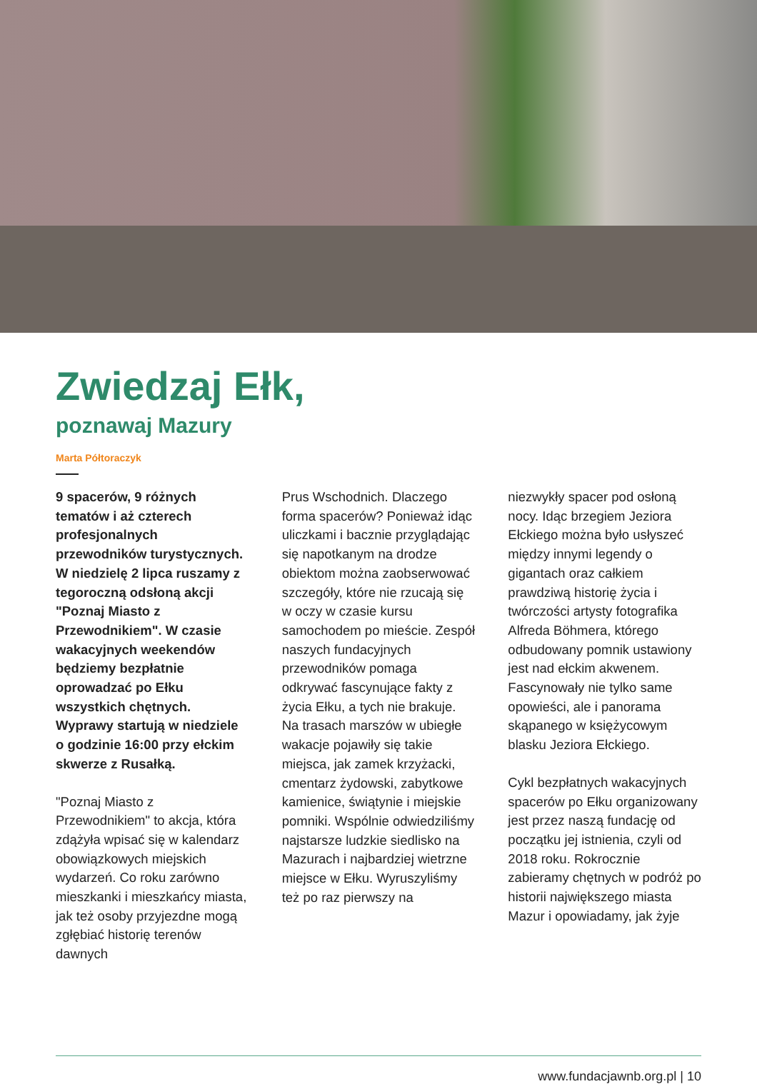Zwiedzaj Ełk,
poznawaj Mazury
Marta Półtoraczyk
9 spacerów, 9 różnych tematów i aż czterech profesjonalnych przewodników turystycznych. W niedzielę 2 lipca ruszamy z tegoroczną odsłoną akcji "Poznaj Miasto z Przewodnikiem". W czasie wakacyjnych weekendów będziemy bezpłatnie oprowadzać po Ełku wszystkich chętnych. Wyprawy startują w niedziele o godzinie 16:00 przy ełckim skwerze z Rusałką.
"Poznaj Miasto z Przewodnikiem" to akcja, która zdążyła wpisać się w kalendarz obowiązkowych miejskich wydarzeń. Co roku zarówno mieszkanki i mieszkańcy miasta, jak też osoby przyjezdne mogą zgłębiać historię terenów dawnych
Prus Wschodnich. Dlaczego forma spacerów? Ponieważ idąc uliczkami i bacznie przyglądając się napotkanym na drodze obiektom można zaobserwować szczegóły, które nie rzucają się w oczy w czasie kursu samochodem po mieście. Zespół naszych fundacyjnych przewodników pomaga odkrywać fascynujące fakty z życia Ełku, a tych nie brakuje. Na trasach marszów w ubiegłe wakacje pojawiły się takie miejsca, jak zamek krzyżacki, cmentarz żydowski, zabytkowe kamienice, świątynie i miejskie pomniki. Wspólnie odwiedziliśmy najstarsze ludzkie siedlisko na Mazurach i najbardziej wietrzne miejsce w Ełku. Wyruszyliśmy też po raz pierwszy na
niezwykły spacer pod osłoną nocy. Idąc brzegiem Jeziora Ełckiego można było usłyszeć między innymi legendy o gigantach oraz całkiem prawdziwą historię życia i twórczości artysty fotografika Alfreda Böhmera, którego odbudowany pomnik ustawiony jest nad ełckim akwenem. Fascynowały nie tylko same opowieści, ale i panorama skąpanego w księżycowym blasku Jeziora Ełckiego.
Cykl bezpłatnych wakacyjnych spacerów po Ełku organizowany jest przez naszą fundację od początku jej istnienia, czyli od 2018 roku. Rokrocznie zabieramy chętnych w podróż po historii największego miasta Mazur i opowiadamy, jak żyje
www.fundacjawnb.org.pl | 10